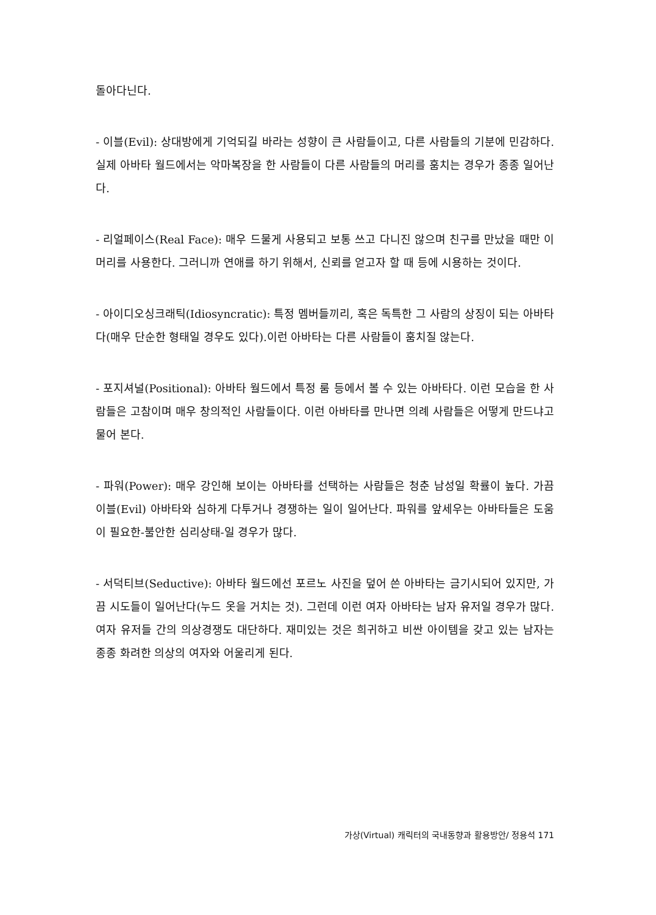돌아다닌다.
- 이블(Evil): 상대방에게 기억되길 바라는 성향이 큰 사람들이고, 다른 사람들의 기분에 민감하다. 실제 아바타 월드에서는 악마복장을 한 사람들이 다른 사람들의 머리를 훔치는 경우가 종종 일어난다.
- 리얼페이스(Real Face): 매우 드물게 사용되고 보통 쓰고 다니진 않으며 친구를 만났을 때만 이 머리를 사용한다. 그러니까 연애를 하기 위해서, 신뢰를 얻고자 할 때 등에 시용하는 것이다.
- 아이디오싱크래틱(Idiosyncratic): 특정 멤버들끼리, 혹은 독특한 그 사람의 상징이 되는 아바타다(매우 단순한 형태일 경우도 있다).이런 아바타는 다른 사람들이 훔치질 않는다.
- 포지셔널(Positional): 아바타 월드에서 특정 룸 등에서 볼 수 있는 아바타다. 이런 모습을 한 사람들은 고참이며 매우 창의적인 사람들이다. 이런 아바타를 만나면 의례 사람들은 어떻게 만드냐고 물어 본다.
- 파워(Power): 매우 강인해 보이는 아바타를 선택하는 사람들은 청춘 남성일 확률이 높다. 가끔 이블(Evil) 아바타와 심하게 다투거나 경쟁하는 일이 일어난다. 파워를 앞세우는 아바타들은 도움이 필요한-불안한 심리상태-일 경우가 많다.
- 서덕티브(Seductive): 아바타 월드에선 포르노 사진을 덮어 쓴 아바타는 금기시되어 있지만, 가끔 시도들이 일어난다(누드 옷을 거치는 것). 그런데 이런 여자 아바타는 남자 유저일 경우가 많다. 여자 유저들 간의 의상경쟁도 대단하다. 재미있는 것은 희귀하고 비싼 아이템을 갖고 있는 남자는 종종 화려한 의상의 여자와 어울리게 된다.
가상(Virtual) 캐릭터의 국내동향과 활용방안/ 정용석 171